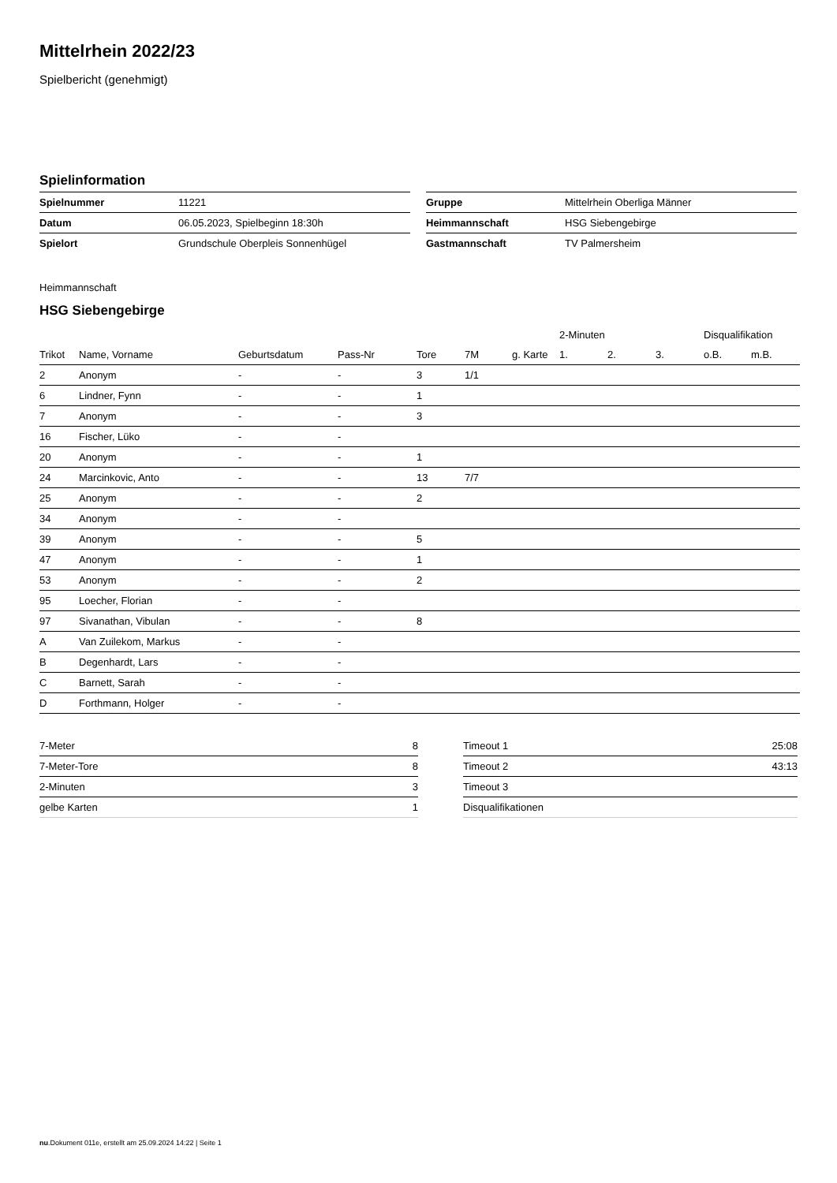Mittelrhein 2022/23
Spielbericht (genehmigt)
Spielinformation
| Spielnummer | 11221 |
| Datum | 06.05.2023, Spielbeginn 18:30h |
| Spielort | Grundschule Oberpleis Sonnenhügel |
| Gruppe | Mittelrhein Oberliga Männer |
| Heimmannschaft | HSG Siebengebirge |
| Gastmannschaft | TV Palmersheim |
Heimmannschaft
HSG Siebengebirge
| | | | | | | | 2-Minuten | | | Disqualifikation | |
| --- | --- | --- | --- | --- | --- | --- | --- | --- | --- | --- | --- |
| Trikot | Name, Vorname | Geburtsdatum | Pass-Nr | Tore | 7M | g. Karte | 1. | 2. | 3. | o.B. | m.B. |
| 2 | Anonym | - | - | 3 | 1/1 | | | | | | |
| 6 | Lindner, Fynn | - | - | 1 | | | | | | | |
| 7 | Anonym | - | - | 3 | | | | | | | |
| 16 | Fischer, Lüko | - | - | | | | | | | | |
| 20 | Anonym | - | - | 1 | | | | | | | |
| 24 | Marcinkovic, Anto | - | - | 13 | 7/7 | | | | | | |
| 25 | Anonym | - | - | 2 | | | | | | | |
| 34 | Anonym | - | - | | | | | | | | |
| 39 | Anonym | - | - | 5 | | | | | | | |
| 47 | Anonym | - | - | 1 | | | | | | | |
| 53 | Anonym | - | - | 2 | | | | | | | |
| 95 | Loecher, Florian | - | - | | | | | | | | |
| 97 | Sivanathan, Vibulan | - | - | 8 | | | | | | | |
| A | Van Zuilekom, Markus | - | - | | | | | | | | |
| B | Degenhardt, Lars | - | - | | | | | | | | |
| C | Barnett, Sarah | - | - | | | | | | | | |
| D | Forthmann, Holger | - | - | | | | | | | | |
| 7-Meter | 8 |
| 7-Meter-Tore | 8 |
| 2-Minuten | 3 |
| gelbe Karten | 1 |
| Timeout 1 | 25:08 |
| Timeout 2 | 43:13 |
| Timeout 3 | |
| Disqualifikationen | |
nu.Dokument 011e, erstellt am 25.09.2024 14:22 | Seite 1